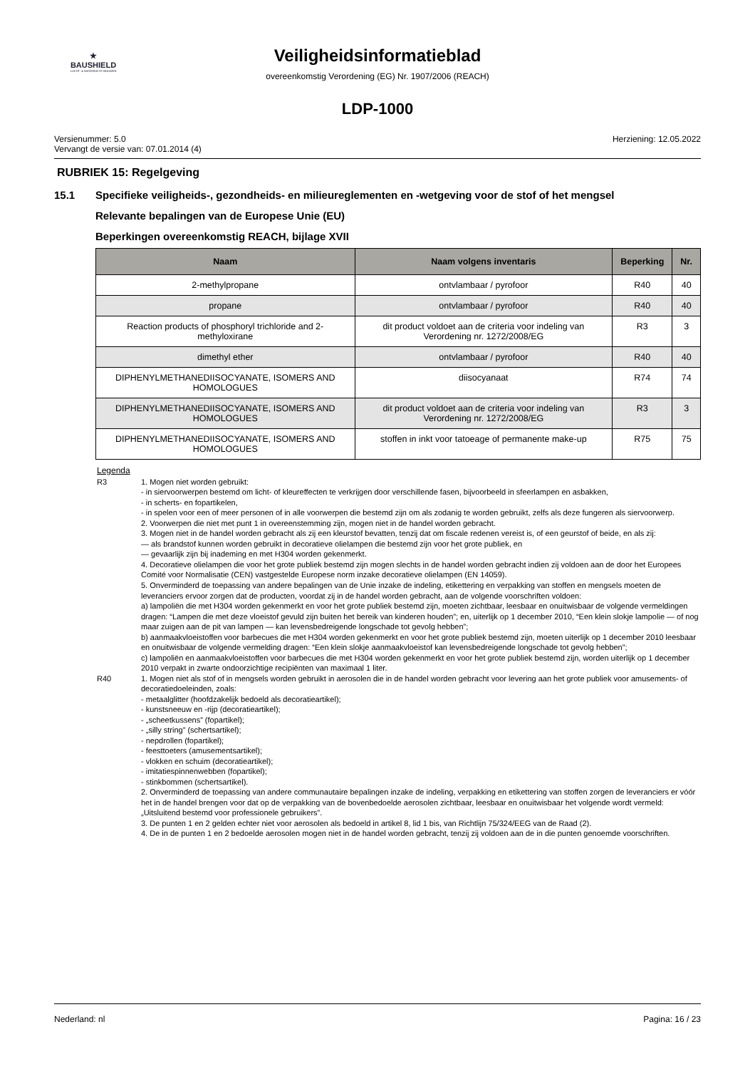★
BAUSHIELD
LUCHT- & WATERDICHT BOUWEN
Veiligheidsinformatieblad
overeenkomstig Verordening (EG) Nr. 1907/2006 (REACH)
LDP-1000
Versienummer: 5.0
Vervangt de versie van: 07.01.2014 (4)
Herziening: 12.05.2022
RUBRIEK 15: Regelgeving
15.1 Specifieke veiligheids-, gezondheids- en milieureglementen en -wetgeving voor de stof of het mengsel
Relevante bepalingen van de Europese Unie (EU)
Beperkingen overeenkomstig REACH, bijlage XVII
| Naam | Naam volgens inventaris | Beperking | Nr. |
| --- | --- | --- | --- |
| 2-methylpropane | ontvlambaar / pyrofoor | R40 | 40 |
| propane | ontvlambaar / pyrofoor | R40 | 40 |
| Reaction products of phosphoryl trichloride and 2-methyloxirane | dit product voldoet aan de criteria voor indeling van Verordening nr. 1272/2008/EG | R3 | 3 |
| dimethyl ether | ontvlambaar / pyrofoor | R40 | 40 |
| DIPHENYLMETHANEDIISOCYANATE, ISO­MERS AND HOMOLOGUES | diisocyanaat | R74 | 74 |
| DIPHENYLMETHANEDIISOCYANATE, ISO­MERS AND HOMOLOGUES | dit product voldoet aan de criteria voor indeling van Verordening nr. 1272/2008/EG | R3 | 3 |
| DIPHENYLMETHANEDIISOCYANATE, ISO­MERS AND HOMOLOGUES | stoffen in inkt voor tatoeage of permanente make-up | R75 | 75 |
Legenda
R3 1. Mogen niet worden gebruikt:
- in siervoorwerpen bestemd om licht- of kleureffecten te verkrijgen door verschillende fasen, bijvoorbeeld in sfeerlampen en asbakken,
- in scherts- en fopartikelen,
- in spelen voor een of meer personen of in alle voorwerpen die bestemd zijn om als zodanig te worden gebruikt, zelfs als deze fungeren als siervoorwerp.
2. Voorwerpen die niet met punt 1 in overeenstemming zijn, mogen niet in de handel worden gebracht.
3. Mogen niet in de handel worden gebracht als zij een kleurstof bevatten, tenzij dat om fiscale redenen vereist is, of een geurstof of beide, en als zij:
— als brandstof kunnen worden gebruikt in decoratieve olielampen die bestemd zijn voor het grote publiek, en
— gevaarlijk zijn bij inademing en met H304 worden gekenmerkt.
4. Decoratieve olielampen die voor het grote publiek bestemd zijn mogen slechts in de handel worden gebracht indien zij voldoen aan de door het Europees Comité voor Normalisatie (CEN) vastgestelde Europese norm inzake decoratieve olielampen (EN 14059).
5. Onverminderd de toepassing van andere bepalingen van de Unie inzake de indeling, etikettering en verpakking van stoffen en mengsels moeten de leveranciers ervoor zorgen dat de producten, voordat zij in de handel worden gebracht, aan de volgende voorschriften voldoen:
a) lampoliën die met H304 worden gekenmerkt en voor het grote publiek bestemd zijn, moeten zichtbaar, leesbaar en onuitwisbaar de volgende vermeldingen dragen: “Lampen die met deze vloeistof gevuld zijn buiten het bereik van kinderen houden”; en, uiterlijk op 1 december 2010, “Een klein slokje lampolie — of nog maar zuigen aan de pit van lampen — kan levensbedreigende longschade tot gevolg hebben”;
b) aanmaakvloeistoffen voor barbecues die met H304 worden gekenmerkt en voor het grote publiek bestemd zijn, moeten uiterlijk op 1 december 2010 leesbaar en onuitwisbaar de volgende vermelding dragen: “Een klein slokje aanmaakvloeistof kan levensbedreigende longschade tot gevolg hebben”;
c) lampoliën en aanmaakvloeistoffen voor barbecues die met H304 worden gekenmerkt en voor het grote publiek bestemd zijn, worden uiterlijk op 1 december 2010 verpakt in zwarte ondoorzichtige recipiënten van maximaal 1 liter.
R40 1. Mogen niet als stof of in mengsels worden gebruikt in aerosolen die in de handel worden gebracht voor levering aan het grote publiek voor amusements- of decoratiedoeleinden, zoals:
- metaalglitter (hoofdzakelijk bedoeld als decoratieartikel);
- kunstsneeuw en -rijp (decoratieartikel);
- „scheetkussens” (fopartikel);
- „silly string” (schertsartikel);
- nepdrollen (fopartikel);
- feesttoeters (amusementsartikel);
- vlokken en schuim (decoratieartikel);
- imitatiespinnenwebben (fopartikel);
- stinkbommen (schertsartikel).
2. Onverminderd de toepassing van andere communautaire bepalingen inzake de indeling, verpakking en etikettering van stoffen zorgen de leveranciers er vóór het in de handel brengen voor dat op de verpakking van de bovenbedoelde aerosolen zichtbaar, leesbaar en onuitwisbaar het volgende wordt vermeld:
„Uitsluitend bestemd voor professionele gebruikers”.
3. De punten 1 en 2 gelden echter niet voor aerosolen als bedoeld in artikel 8, lid 1 bis, van Richtlijn 75/324/EEG van de Raad (2).
4. De in de punten 1 en 2 bedoelde aerosolen mogen niet in de handel worden gebracht, tenzij zij voldoen aan de in die punten genoemde voorschriften.
Nederland: nl Pagina: 16 / 23